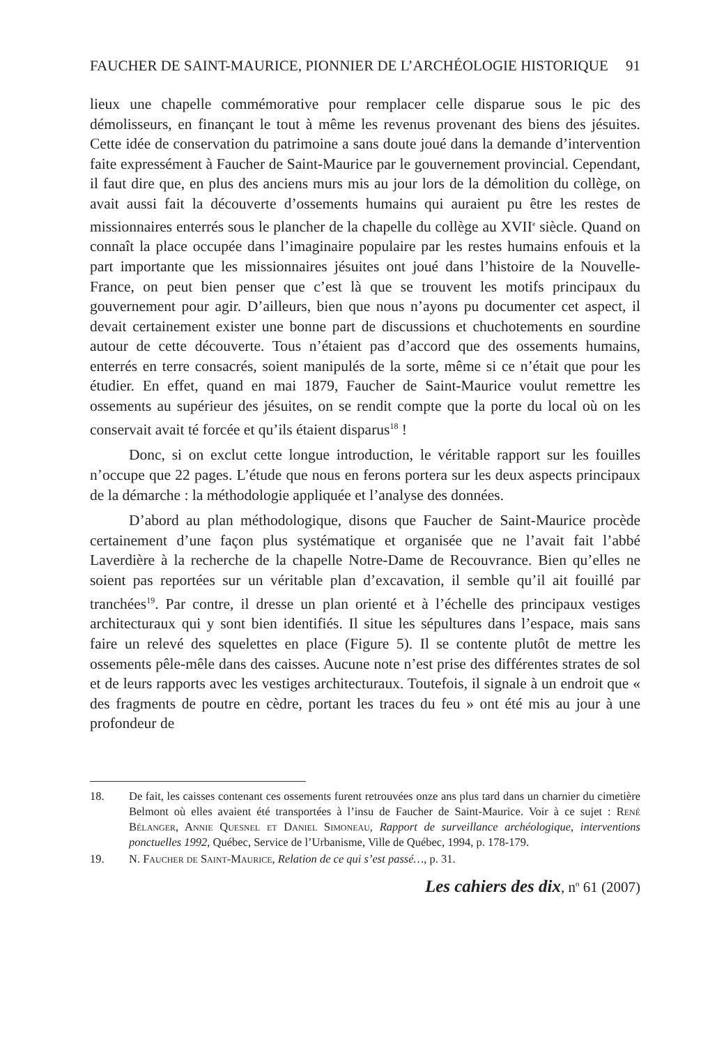FAUCHER DE SAINT-MAURICE, PIONNIER DE L’ARCHÉOLOGIE HISTORIQUE 91
lieux une chapelle commémorative pour remplacer celle disparue sous le pic des démolisseurs, en finançant le tout à même les revenus provenant des biens des jésuites. Cette idée de conservation du patrimoine a sans doute joué dans la demande d’intervention faite expressément à Faucher de Saint-Maurice par le gouvernement provincial. Cependant, il faut dire que, en plus des anciens murs mis au jour lors de la démolition du collège, on avait aussi fait la découverte d’ossements humains qui auraient pu être les restes de missionnaires enterrés sous le plancher de la chapelle du collège au XVII<sup>e</sup> siècle. Quand on connaît la place occupée dans l’imaginaire populaire par les restes humains enfouis et la part importante que les missionnaires jésuites ont joué dans l’histoire de la Nouvelle-France, on peut bien penser que c’est là que se trouvent les motifs principaux du gouvernement pour agir. D’ailleurs, bien que nous n’ayons pu documenter cet aspect, il devait certainement exister une bonne part de discussions et chuchotements en sourdine autour de cette découverte. Tous n’étaient pas d’accord que des ossements humains, enterrés en terre consacrés, soient manipulés de la sorte, même si ce n’était que pour les étudier. En effet, quand en mai 1879, Faucher de Saint-Maurice voulut remettre les ossements au supérieur des jésuites, on se rendit compte que la porte du local où on les conservait avait té forcée et qu’ils étaient disparus<sup>18</sup> !
Donc, si on exclut cette longue introduction, le véritable rapport sur les fouilles n’occupe que 22 pages. L’étude que nous en ferons portera sur les deux aspects principaux de la démarche : la méthodologie appliquée et l’analyse des données.
D’abord au plan méthodologique, disons que Faucher de Saint-Maurice procède certainement d’une façon plus systématique et organisée que ne l’avait fait l’abbé Laverdière à la recherche de la chapelle Notre-Dame de Recouvrance. Bien qu’elles ne soient pas reportées sur un véritable plan d’excavation, il semble qu’il ait fouillé par tranchées<sup>19</sup>. Par contre, il dresse un plan orienté et à l’échelle des principaux vestiges architecturaux qui y sont bien identifiés. Il situe les sépultures dans l’espace, mais sans faire un relevé des squelettes en place (Figure 5). Il se contente plutôt de mettre les ossements pêle-mêle dans des caisses. Aucune note n’est prise des différentes strates de sol et de leurs rapports avec les vestiges architecturaux. Toutefois, il signale à un endroit que « des fragments de poutre en cèdre, portant les traces du feu » ont été mis au jour à une profondeur de
18. De fait, les caisses contenant ces ossements furent retrouvées onze ans plus tard dans un charnier du cimetière Belmont où elles avaient été transportées à l’insu de Faucher de Saint-Maurice. Voir à ce sujet : René Bélanger, Annie Quesnel et Daniel Simoneau, Rapport de surveillance archéologique, interventions ponctuelles 1992, Québec, Service de l’Urbanisme, Ville de Québec, 1994, p. 178-179.
19. N. Faucher de Saint-Maurice, Relation de ce qui s’est passé…, p. 31.
Les cahiers des dix, n<sup>o</sup> 61 (2007)